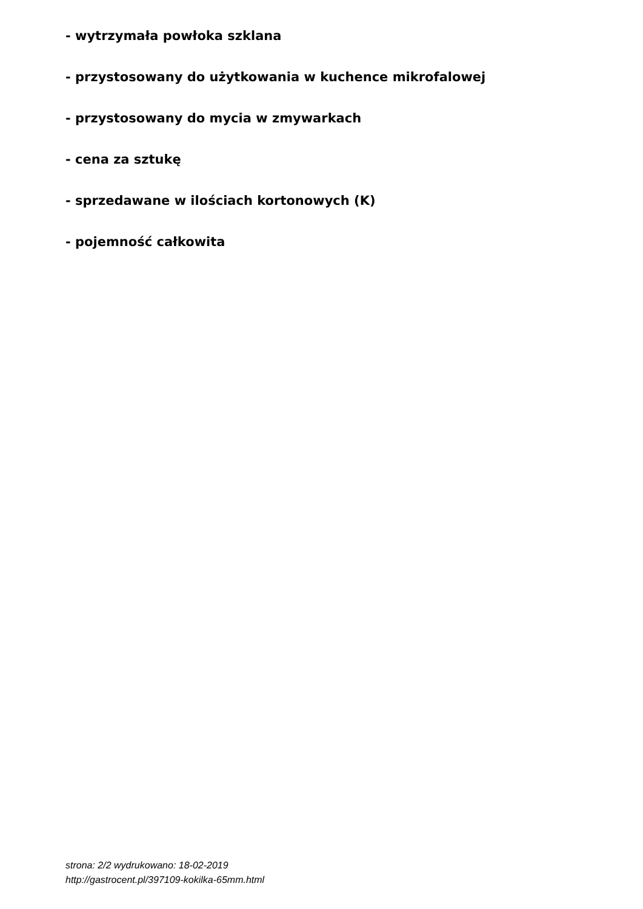- wytrzymała powłoka szklana
- przystosowany do użytkowania w kuchence mikrofalowej
- przystosowany do mycia w zmywarkach
- cena za sztukę
- sprzedawane w ilościach kortonowych (K)
- pojemność całkowita
strona: 2/2 wydrukowano: 18-02-2019
http://gastrocent.pl/397109-kokilka-65mm.html